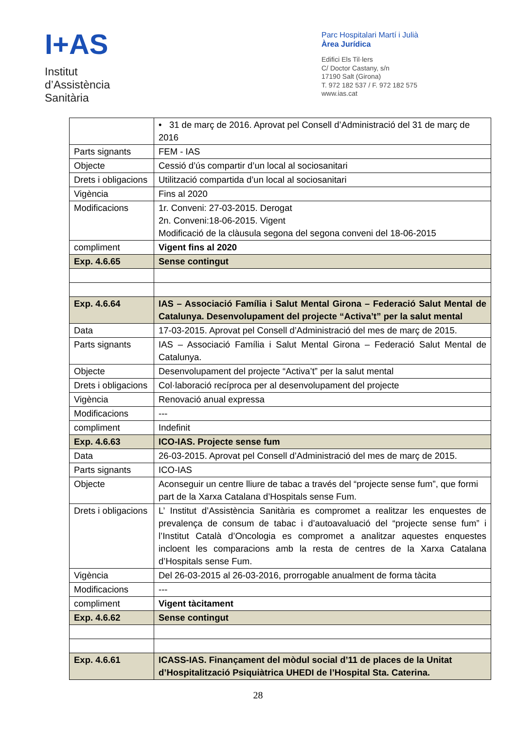I+AS
Institut
d’Assistència
Sanitària
Parc Hospitalari Martí i Julià
Àrea Jurídica
Edifici Els Til·lers
C/ Doctor Castany, s/n
17190 Salt (Girona)
T. 972 182 537 / F. 972 182 575
www.ias.cat
| | • 31 de març de 2016. Aprovat pel Consell d’Administració del 31 de març de 2016 |
| Parts signants | FEM - IAS |
| Objecte | Cessió d’ús compartir d’un local al sociosanitari |
| Drets i obligacions | Utilització compartida d’un local al sociosanitari |
| Vigència | Fins al 2020 |
| Modificacions | 1r. Conveni: 27-03-2015. Derogat 2n. Conveni:18-06-2015. Vigent Modificació de la clàusula segona del segona conveni del 18-06-2015 |
| compliment | Vigent fins al 2020 |
| Exp. 4.6.65 | Sense contingut |
| Exp. 4.6.64 | IAS – Associació Família i Salut Mental Girona – Federació Salut Mental de Catalunya. Desenvolupament del projecte “Activa’t” per la salut mental |
| Data | 17-03-2015. Aprovat pel Consell d’Administració del mes de març de 2015. |
| Parts signants | IAS – Associació Família i Salut Mental Girona – Federació Salut Mental de Catalunya. |
| Objecte | Desenvolupament del projecte “Activa’t” per la salut mental |
| Drets i obligacions | Col·laboració recíproca per al desenvolupament del projecte |
| Vigència | Renovació anual expressa |
| Modificacions | --- |
| compliment | Indefinit |
| Exp. 4.6.63 | ICO-IAS. Projecte sense fum |
| Data | 26-03-2015. Aprovat pel Consell d’Administració del mes de març de 2015. |
| Parts signants | ICO-IAS |
| Objecte | Aconseguir un centre lliure de tabac a través del “projecte sense fum”, que formi part de la Xarxa Catalana d’Hospitals sense Fum. |
| Drets i obligacions | L’ Institut d’Assistència Sanitària es compromet a realitzar les enquestes de prevalença de consum de tabac i d’autoavaluació del “projecte sense fum” i l’Institut Català d’Oncologia es compromet a analitzar aquestes enquestes incloent les comparacions amb la resta de centres de la Xarxa Catalana d’Hospitals sense Fum. |
| Vigència | Del 26-03-2015 al 26-03-2016, prorrogable anualment de forma tàcita |
| Modificacions | --- |
| compliment | Vigent tàcitament |
| Exp. 4.6.62 | Sense contingut |
| Exp. 4.6.61 | ICASS-IAS. Finançament del mòdul social d’11 de places de la Unitat d’Hospitalització Psiquiàtrica UHEDI de l’Hospital Sta. Caterina. |
28